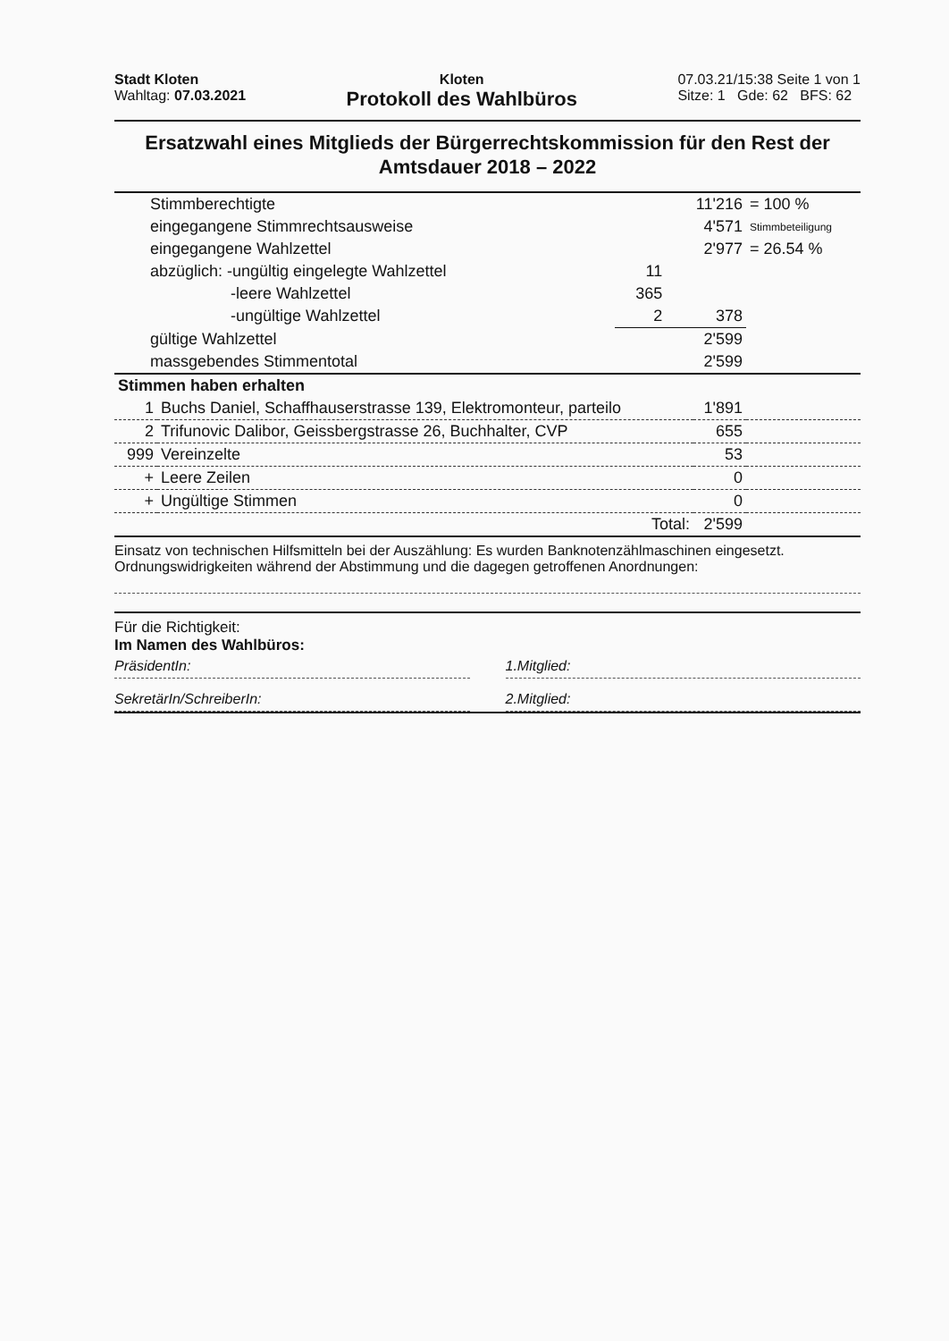Stadt Kloten
Wahltag: 07.03.2021
Kloten
Protokoll des Wahlbüros
07.03.21/15:38 Seite 1 von 1
Sitze: 1 Gde: 62 BFS: 62
Ersatzwahl eines Mitglieds der Bürgerrechtskommission für den Rest der Amtsdauer 2018 – 2022
| Stimmberechtigte | | 11'216 | = 100 % |
| eingegangene Stimmrechtsausweise | | 4'571 | Stimmbeteiligung |
| eingegangene Wahlzettel | | 2'977 | = 26.54 % |
| abzüglich: -ungültig eingelegte Wahlzettel | 11 | | |
| -leere Wahlzettel | 365 | | |
| -ungültige Wahlzettel | 2 | 378 | |
| gültige Wahlzettel | | 2'599 | |
| massgebendes Stimmentotal | | 2'599 | |
| Stimmen haben erhalten | | | |
| 1 | Buchs Daniel, Schaffhauserstrasse 139, Elektromonteur, parteilo | 1'891 | |
| 2 | Trifunovic Dalibor, Geissbergstrasse 26, Buchhalter, CVP | 655 | |
| 999 | Vereinzelte | 53 | |
| + | Leere Zeilen | 0 | |
| + | Ungültige Stimmen | 0 | |
| | Total: | 2'599 | |
Einsatz von technischen Hilfsmitteln bei der Auszählung: Es wurden Banknotenzählmaschinen eingesetzt.
Ordnungswidrigkeiten während der Abstimmung und die dagegen getroffenen Anordnungen:
Für die Richtigkeit:
Im Namen des Wahlbüros:
PräsidentIn:
SekretärIn/SchreiberIn:
1.Mitglied:
2.Mitglied: